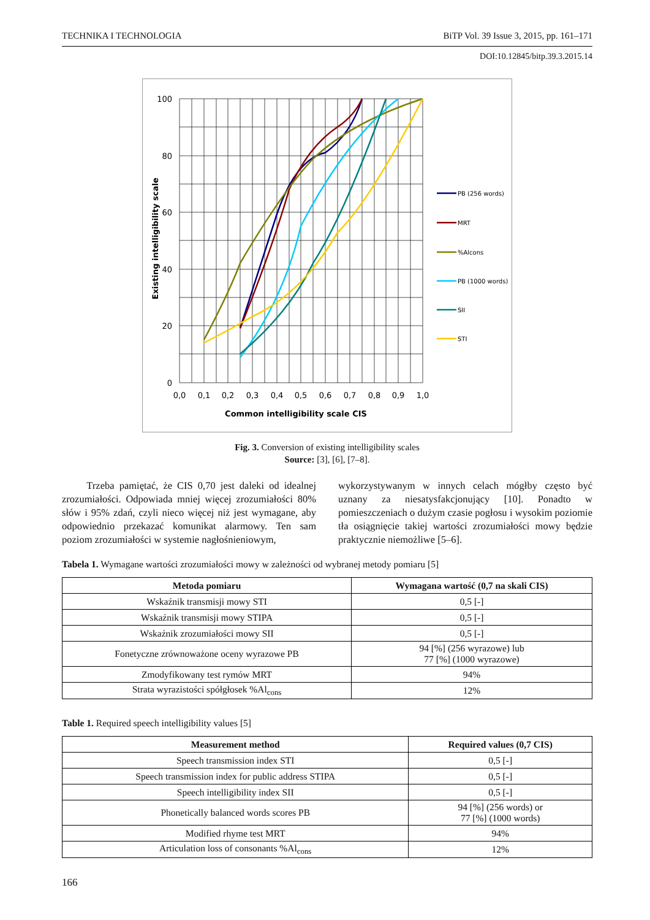TECHNIKA I TECHNOLOGIA BiTP Vol. 39 Issue 3, 2015, pp. 161–171
DOI:10.12845/bitp.39.3.2015.14
100
80
60
40
20
0
0,0
0,1
0,2
0,3
0,4
0,5
0,6
0,7
0,8
0,9
1,0
Common intelligibility scale CIS
Existing intelligibility scale
PB (256 words)
MRT
%Alcons
PB (1000 words)
SII
STI
Fig. 3. Conversion of existing intelligibility scales
Source: [3], [6], [7–8].
Trzeba pamiętać, że CIS 0,70 jest daleki od idealnej zrozumiałości. Odpowiada mniej więcej zrozumiałości 80% słów i 95% zdań, czyli nieco więcej niż jest wymagane, aby odpowiednio przekazać komunikat alarmowy. Ten sam poziom zrozumiałości w systemie nagłośnieniowym,
wykorzystywanym w innych celach mógłby często być uznany za niesatysfakcjonujący [10]. Ponadto w pomieszczeniach o dużym czasie pogłosu i wysokim poziomie tła osiągnięcie takiej wartości zrozumiałości mowy będzie praktycznie niemożliwe [5–6].
Tabela 1. Wymagane wartości zrozumiałości mowy w zależności od wybranej metody pomiaru [5]
| Metoda pomiaru | Wymagana wartość (0,7 na skali CIS) |
| --- | --- |
| Wskaźnik transmisji mowy STI | 0,5 [-] |
| Wskaźnik transmisji mowy STIPA | 0,5 [-] |
| Wskaźnik zrozumiałości mowy SII | 0,5 [-] |
| Fonetyczne zrównoważone oceny wyrazowe PB | 94 [%] (256 wyrazowe) lub 77 [%] (1000 wyrazowe) |
| Zmodyfikowany test rymów MRT | 94% |
| Strata wyrazistości spółgłosek %Al<sub>cons</sub> | 12% |
Table 1. Required speech intelligibility values [5]
| Measurement method | Required values (0,7 CIS) |
| --- | --- |
| Speech transmission index STI | 0,5 [-] |
| Speech transmission index for public address STIPA | 0,5 [-] |
| Speech intelligibility index SII | 0,5 [-] |
| Phonetically balanced words scores PB | 94 [%] (256 words) or 77 [%] (1000 words) |
| Modified rhyme test MRT | 94% |
| Articulation loss of consonants %Al<sub>cons</sub> | 12% |
166